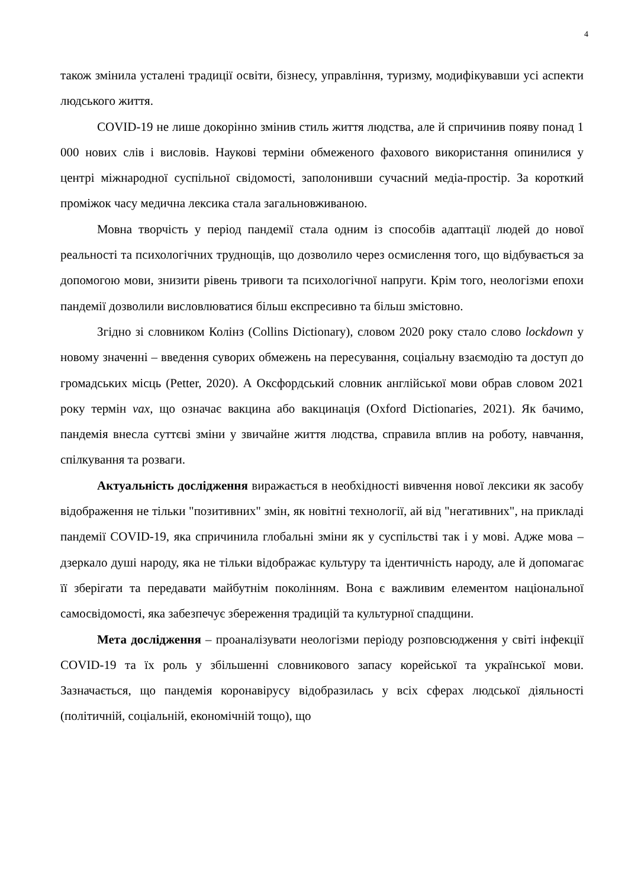4
також змінила усталені традиції освіти, бізнесу, управління, туризму, модифікувавши усі аспекти людського життя.
COVID-19 не лише докорінно змінив стиль життя людства, але й спричинив появу понад 1 000 нових слів і висловів. Наукові терміни обмеженого фахового використання опинилися у центрі міжнародної суспільної свідомості, заполонивши сучасний медіа-простір. За короткий проміжок часу медична лексика стала загальновживаною.
Мовна творчість у період пандемії стала одним із способів адаптації людей до нової реальності та психологічних труднощів, що дозволило через осмислення того, що відбувається за допомогою мови, знизити рівень тривоги та психологічної напруги. Крім того, неологізми епохи пандемії дозволили висловлюватися більш експресивно та більш змістовно.
Згідно зі словником Колінз (Collins Dictionary), словом 2020 року стало слово lockdown у новому значенні – введення суворих обмежень на пересування, соціальну взаємодію та доступ до громадських місць (Petter, 2020). А Оксфордський словник англійської мови обрав словом 2021 року термін vax, що означає вакцина або вакцинація (Oxford Dictionaries, 2021). Як бачимо, пандемія внесла суттєві зміни у звичайне життя людства, справила вплив на роботу, навчання, спілкування та розваги.
Актуальність дослідження виражається в необхідності вивчення нової лексики як засобу відображення не тільки "позитивних" змін, як новітні технології, ай від "негативних", на прикладі пандемії COVID-19, яка спричинила глобальні зміни як у суспільстві так і у мові. Адже мова – дзеркало душі народу, яка не тільки відображає культуру та ідентичність народу, але й допомагає її зберігати та передавати майбутнім поколінням. Вона є важливим елементом національної самосвідомості, яка забезпечує збереження традицій та культурної спадщини.
Мета дослідження – проаналізувати неологізми періоду розповсюдження у світі інфекції COVID-19 та їх роль у збільшенні словникового запасу корейської та української мови. Зазначається, що пандемія коронавірусу відобразилась у всіх сферах людської діяльності (політичній, соціальній, економічній тощо), що